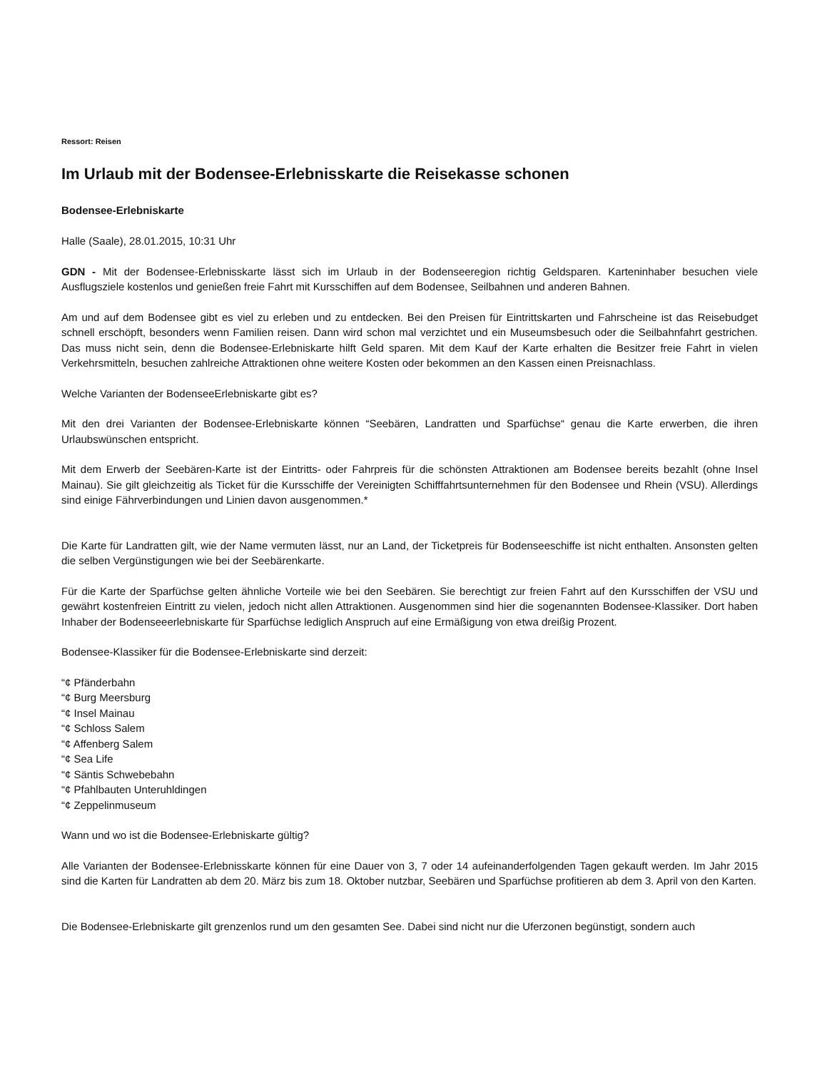Ressort: Reisen
Im Urlaub mit der Bodensee-Erlebnisskarte die Reisekasse schonen
Bodensee-Erlebniskarte
Halle (Saale), 28.01.2015, 10:31 Uhr
GDN - Mit der Bodensee-Erlebnisskarte lässt sich im Urlaub in der Bodenseeregion richtig Geldsparen. Karteninhaber besuchen viele Ausflugsziele kostenlos und genießen freie Fahrt mit Kursschiffen auf dem Bodensee, Seilbahnen und anderen Bahnen.
Am und auf dem Bodensee gibt es viel zu erleben und zu entdecken. Bei den Preisen für Eintrittskarten und Fahrscheine ist das Reisebudget schnell erschöpft, besonders wenn Familien reisen. Dann wird schon mal verzichtet und ein Museumsbesuch oder die Seilbahnfahrt gestrichen. Das muss nicht sein, denn die Bodensee-Erlebniskarte hilft Geld sparen. Mit dem Kauf der Karte erhalten die Besitzer freie Fahrt in vielen Verkehrsmitteln, besuchen zahlreiche Attraktionen ohne weitere Kosten oder bekommen an den Kassen einen Preisnachlass.
Welche Varianten der BodenseeErlebniskarte gibt es?
Mit den drei Varianten der Bodensee-Erlebniskarte können “Seebären, Landratten und Sparfüchse“ genau die Karte erwerben, die ihren Urlaubswünschen entspricht.
Mit dem Erwerb der Seebären-Karte ist der Eintritts- oder Fahrpreis für die schönsten Attraktionen am Bodensee bereits bezahlt (ohne Insel Mainau). Sie gilt gleichzeitig als Ticket für die Kursschiffe der Vereinigten Schifffahrtsunternehmen für den Bodensee und Rhein (VSU). Allerdings sind einige Fährverbindungen und Linien davon ausgenommen.*
Die Karte für Landratten gilt, wie der Name vermuten lässt, nur an Land, der Ticketpreis für Bodenseeschiffe ist nicht enthalten. Ansonsten gelten die selben Vergünstigungen wie bei der Seebärenkarte.
Für die Karte der Sparfüchse gelten ähnliche Vorteile wie bei den Seebären. Sie berechtigt zur freien Fahrt auf den Kursschiffen der VSU und gewährt kostenfreien Eintritt zu vielen, jedoch nicht allen Attraktionen. Ausgenommen sind hier die sogenannten Bodensee-Klassiker. Dort haben Inhaber der Bodenseeerlebniskarte für Sparfüchse lediglich Anspruch auf eine Ermäßigung von etwa dreißig Prozent.
Bodensee-Klassiker für die Bodensee-Erlebniskarte sind derzeit:
“¢ Pfänderbahn
“¢ Burg Meersburg
“¢ Insel Mainau
“¢ Schloss Salem
“¢ Affenberg Salem
“¢ Sea Life
“¢ Säntis Schwebebahn
“¢ Pfahlbauten Unteruhldingen
“¢ Zeppelinmuseum
Wann und wo ist die Bodensee-Erlebniskarte gültig?
Alle Varianten der Bodensee-Erlebnisskarte können für eine Dauer von 3, 7 oder 14 aufeinanderfolgenden Tagen gekauft werden. Im Jahr 2015 sind die Karten für Landratten ab dem 20. März bis zum 18. Oktober nutzbar, Seebären und Sparfüchse profitieren ab dem 3. April von den Karten.
Die Bodensee-Erlebniskarte gilt grenzenlos rund um den gesamten See. Dabei sind nicht nur die Uferzonen begünstigt, sondern auch